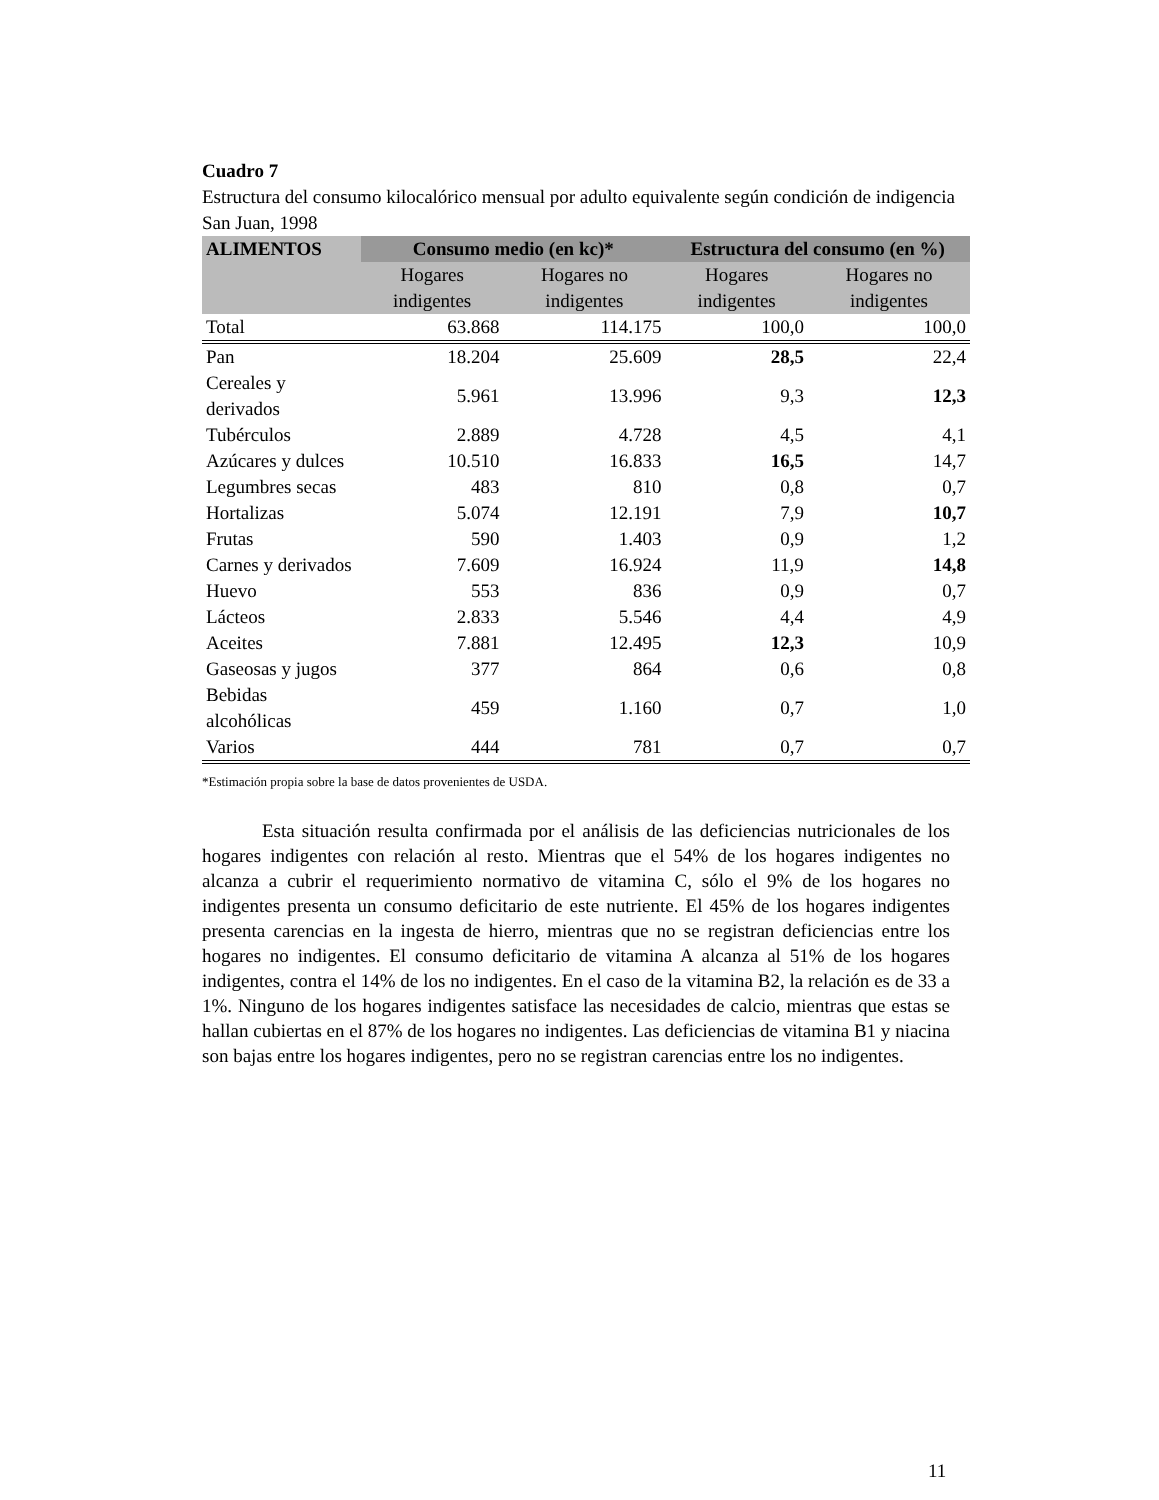Cuadro 7
Estructura del consumo kilocalórico mensual por adulto equivalente según condición de indigencia
San Juan, 1998
| ALIMENTOS | Consumo medio (en kc)* | | Estructura del consumo (en %) | |
| --- | --- | --- | --- | --- |
| | Hogares indigentes | Hogares no indigentes | Hogares indigentes | Hogares no indigentes |
| Total | 63.868 | 114.175 | 100,0 | 100,0 |
| Pan | 18.204 | 25.609 | 28,5 | 22,4 |
| Cereales y derivados | 5.961 | 13.996 | 9,3 | 12,3 |
| Tubérculos | 2.889 | 4.728 | 4,5 | 4,1 |
| Azúcares y dulces | 10.510 | 16.833 | 16,5 | 14,7 |
| Legumbres secas | 483 | 810 | 0,8 | 0,7 |
| Hortalizas | 5.074 | 12.191 | 7,9 | 10,7 |
| Frutas | 590 | 1.403 | 0,9 | 1,2 |
| Carnes y derivados | 7.609 | 16.924 | 11,9 | 14,8 |
| Huevo | 553 | 836 | 0,9 | 0,7 |
| Lácteos | 2.833 | 5.546 | 4,4 | 4,9 |
| Aceites | 7.881 | 12.495 | 12,3 | 10,9 |
| Gaseosas y jugos | 377 | 864 | 0,6 | 0,8 |
| Bebidas alcohólicas | 459 | 1.160 | 0,7 | 1,0 |
| Varios | 444 | 781 | 0,7 | 0,7 |
*Estimación propia sobre la base de datos provenientes de USDA.
Esta situación resulta confirmada por el análisis de las deficiencias nutricionales de los hogares indigentes con relación al resto. Mientras que el 54% de los hogares indigentes no alcanza a cubrir el requerimiento normativo de vitamina C, sólo el 9% de los hogares no indigentes presenta un consumo deficitario de este nutriente. El 45% de los hogares indigentes presenta carencias en la ingesta de hierro, mientras que no se registran deficiencias entre los hogares no indigentes. El consumo deficitario de vitamina A alcanza al 51% de los hogares indigentes, contra el 14% de los no indigentes. En el caso de la vitamina B2, la relación es de 33 a 1%. Ninguno de los hogares indigentes satisface las necesidades de calcio, mientras que estas se hallan cubiertas en el 87% de los hogares no indigentes. Las deficiencias de vitamina B1 y niacina son bajas entre los hogares indigentes, pero no se registran carencias entre los no indigentes.
11